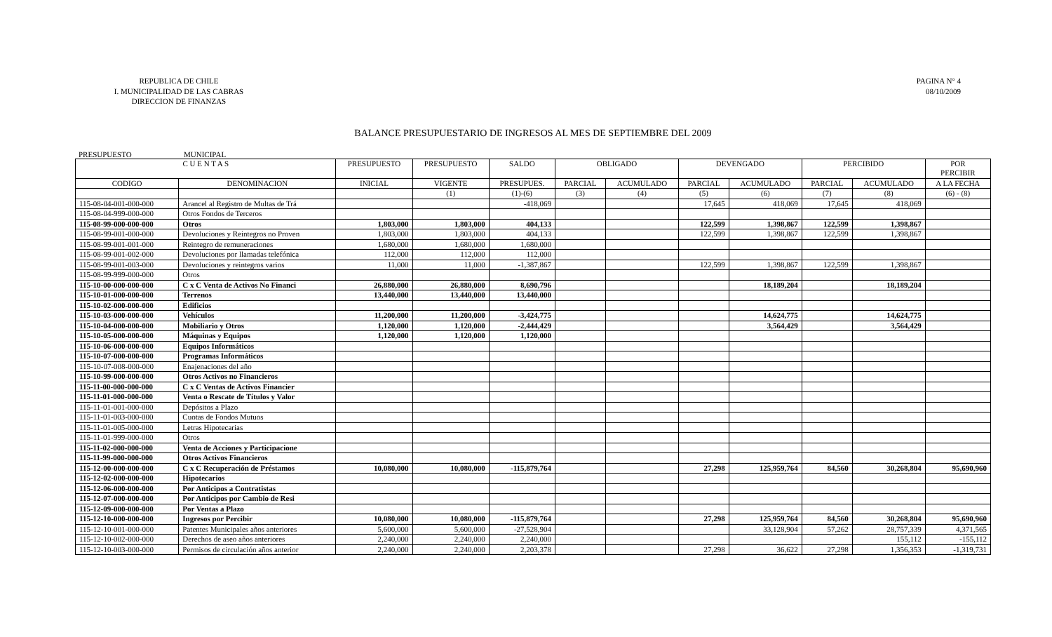REPUBLICA DE CHILE
I. MUNICIPALIDAD DE LAS CABRAS
DIRECCION DE FINANZAS
PAGINA N° 4
08/10/2009
BALANCE PRESUPUESTARIO DE INGRESOS AL MES DE SEPTIEMBRE DEL 2009
PRESUPUESTO MUNICIPAL
| C U E N T A S | | PRESUPUESTO | PRESUPUESTO | SALDO | OBLIGADO | | DEVENGADO | | PERCIBIDO | | POR PERCIBIR |
| --- | --- | --- | --- | --- | --- | --- | --- | --- | --- | --- | --- |
| CODIGO | DENOMINACION | INICIAL | VIGENTE | PRESUPUES. | PARCIAL | ACUMULADO | PARCIAL | ACUMULADO | PARCIAL | ACUMULADO | A LA FECHA |
| | | | (1) | (1)-(6) | (3) | (4) | (5) | (6) | (7) | (8) | (6) - (8) |
| 115-08-04-001-000-000 | Arancel al Registro de Multas de Trá | | | -418,069 | | | 17,645 | 418,069 | 17,645 | 418,069 | |
| 115-08-04-999-000-000 | Otros Fondos de Terceros | | | | | | | | | | |
| 115-08-99-000-000-000 | Otros | 1,803,000 | 1,803,000 | 404,133 | | | 122,599 | 1,398,867 | 122,599 | 1,398,867 | |
| 115-08-99-001-000-000 | Devoluciones y Reintegros no Proven | 1,803,000 | 1,803,000 | 404,133 | | | 122,599 | 1,398,867 | 122,599 | 1,398,867 | |
| 115-08-99-001-001-000 | Reintegro de remuneraciones | 1,680,000 | 1,680,000 | 1,680,000 | | | | | | | |
| 115-08-99-001-002-000 | Devoluciones por llamadas telefónica | 112,000 | 112,000 | 112,000 | | | | | | | |
| 115-08-99-001-003-000 | Devoluciones y reintegros varios | 11,000 | 11,000 | -1,387,867 | | | 122,599 | 1,398,867 | 122,599 | 1,398,867 | |
| 115-08-99-999-000-000 | Otros | | | | | | | | | | |
| 115-10-00-000-000-000 | C x C Venta de Activos No Financi | 26,880,000 | 26,880,000 | 8,690,796 | | | | 18,189,204 | | 18,189,204 | |
| 115-10-01-000-000-000 | Terrenos | 13,440,000 | 13,440,000 | 13,440,000 | | | | | | | |
| 115-10-02-000-000-000 | Edificios | | | | | | | | | | |
| 115-10-03-000-000-000 | Vehículos | 11,200,000 | 11,200,000 | -3,424,775 | | | | 14,624,775 | | 14,624,775 | |
| 115-10-04-000-000-000 | Mobiliario y Otros | 1,120,000 | 1,120,000 | -2,444,429 | | | | 3,564,429 | | 3,564,429 | |
| 115-10-05-000-000-000 | Máquinas y Equipos | 1,120,000 | 1,120,000 | 1,120,000 | | | | | | | |
| 115-10-06-000-000-000 | Equipos Informáticos | | | | | | | | | | |
| 115-10-07-000-000-000 | Programas Informáticos | | | | | | | | | | |
| 115-10-07-008-000-000 | Enajenaciones del año | | | | | | | | | | |
| 115-10-99-000-000-000 | Otros Activos no Financieros | | | | | | | | | | |
| 115-11-00-000-000-000 | C x C Ventas de Activos Financier | | | | | | | | | | |
| 115-11-01-000-000-000 | Venta o Rescate de Títulos y Valor | | | | | | | | | | |
| 115-11-01-001-000-000 | Depósitos a Plazo | | | | | | | | | | |
| 115-11-01-003-000-000 | Cuotas de Fondos Mutuos | | | | | | | | | | |
| 115-11-01-005-000-000 | Letras Hipotecarias | | | | | | | | | | |
| 115-11-01-999-000-000 | Otros | | | | | | | | | | |
| 115-11-02-000-000-000 | Venta de Acciones y Participacione | | | | | | | | | | |
| 115-11-99-000-000-000 | Otros Activos Financieros | | | | | | | | | | |
| 115-12-00-000-000-000 | C x C Recuperación de Préstamos | 10,080,000 | 10,080,000 | -115,879,764 | | | 27,298 | 125,959,764 | 84,560 | 30,268,804 | 95,690,960 |
| 115-12-02-000-000-000 | Hipotecarios | | | | | | | | | | |
| 115-12-06-000-000-000 | Por Anticipos a Contratistas | | | | | | | | | | |
| 115-12-07-000-000-000 | Por Anticipos por Cambio de Resi | | | | | | | | | | |
| 115-12-09-000-000-000 | Por Ventas a Plazo | | | | | | | | | | |
| 115-12-10-000-000-000 | Ingresos por Percibir | 10,080,000 | 10,080,000 | -115,879,764 | | | 27,298 | 125,959,764 | 84,560 | 30,268,804 | 95,690,960 |
| 115-12-10-001-000-000 | Patentes Municipales años anteriores | 5,600,000 | 5,600,000 | -27,528,904 | | | | 33,128,904 | 57,262 | 28,757,339 | 4,371,565 |
| 115-12-10-002-000-000 | Derechos de aseo años anteriores | 2,240,000 | 2,240,000 | 2,240,000 | | | | | | 155,112 | -155,112 |
| 115-12-10-003-000-000 | Permisos de circulación años anterior | 2,240,000 | 2,240,000 | 2,203,378 | | | 27,298 | 36,622 | 27,298 | 1,356,353 | -1,319,731 |